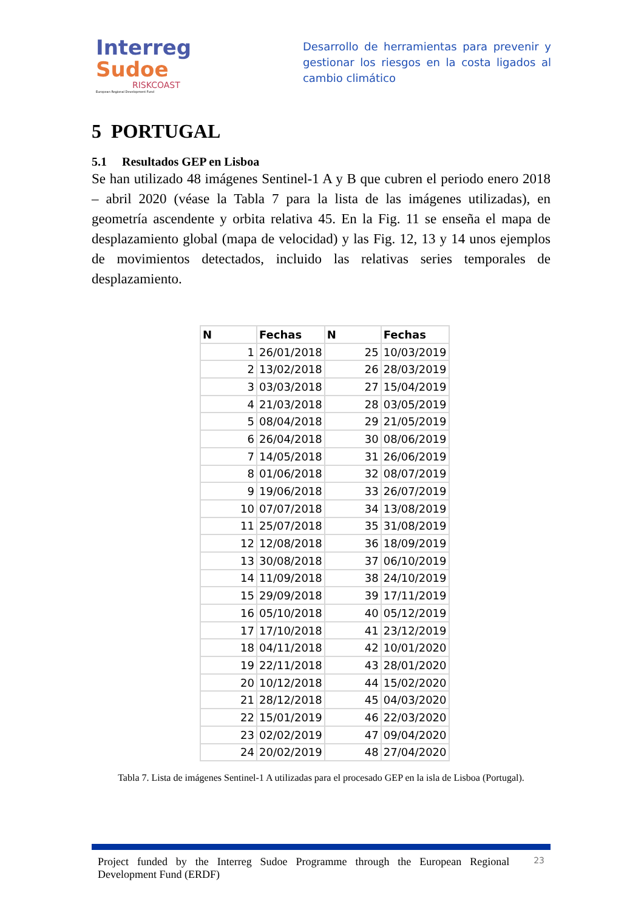Interreg
Sudoe
RISKCOAST
European Regional Development Fund
Desarrollo de herramientas para prevenir y gestionar los riesgos en la costa ligados al cambio climático
5 PORTUGAL
5.1 Resultados GEP en Lisboa
Se han utilizado 48 imágenes Sentinel-1 A y B que cubren el periodo enero 2018 – abril 2020 (véase la Tabla 7 para la lista de las imágenes utilizadas), en geometría ascendente y orbita relativa 45. En la Fig. 11 se enseña el mapa de desplazamiento global (mapa de velocidad) y las Fig. 12, 13 y 14 unos ejemplos de movimientos detectados, incluido las relativas series temporales de desplazamiento.
| N | Fechas | N | Fechas |
| --- | --- | --- | --- |
| 1 | 26/01/2018 | 25 | 10/03/2019 |
| 2 | 13/02/2018 | 26 | 28/03/2019 |
| 3 | 03/03/2018 | 27 | 15/04/2019 |
| 4 | 21/03/2018 | 28 | 03/05/2019 |
| 5 | 08/04/2018 | 29 | 21/05/2019 |
| 6 | 26/04/2018 | 30 | 08/06/2019 |
| 7 | 14/05/2018 | 31 | 26/06/2019 |
| 8 | 01/06/2018 | 32 | 08/07/2019 |
| 9 | 19/06/2018 | 33 | 26/07/2019 |
| 10 | 07/07/2018 | 34 | 13/08/2019 |
| 11 | 25/07/2018 | 35 | 31/08/2019 |
| 12 | 12/08/2018 | 36 | 18/09/2019 |
| 13 | 30/08/2018 | 37 | 06/10/2019 |
| 14 | 11/09/2018 | 38 | 24/10/2019 |
| 15 | 29/09/2018 | 39 | 17/11/2019 |
| 16 | 05/10/2018 | 40 | 05/12/2019 |
| 17 | 17/10/2018 | 41 | 23/12/2019 |
| 18 | 04/11/2018 | 42 | 10/01/2020 |
| 19 | 22/11/2018 | 43 | 28/01/2020 |
| 20 | 10/12/2018 | 44 | 15/02/2020 |
| 21 | 28/12/2018 | 45 | 04/03/2020 |
| 22 | 15/01/2019 | 46 | 22/03/2020 |
| 23 | 02/02/2019 | 47 | 09/04/2020 |
| 24 | 20/02/2019 | 48 | 27/04/2020 |
Tabla 7. Lista de imágenes Sentinel-1 A utilizadas para el procesado GEP en la isla de Lisboa (Portugal).
Project funded by the Interreg Sudoe Programme through the European Regional Development Fund (ERDF)
23